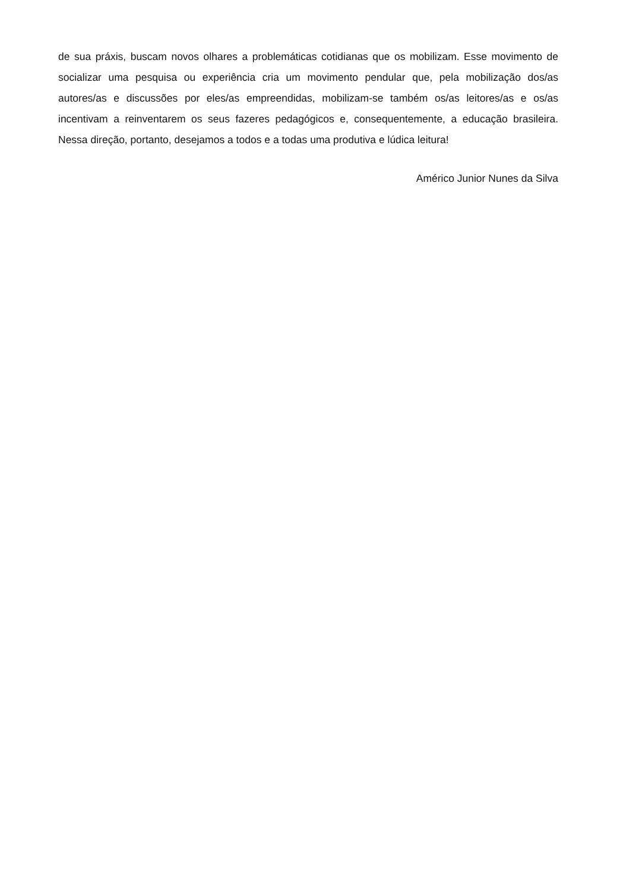de sua práxis, buscam novos olhares a problemáticas cotidianas que os mobilizam. Esse movimento de socializar uma pesquisa ou experiência cria um movimento pendular que, pela mobilização dos/as autores/as e discussões por eles/as empreendidas, mobilizam-se também os/as leitores/as e os/as incentivam a reinventarem os seus fazeres pedagógicos e, consequentemente, a educação brasileira. Nessa direção, portanto, desejamos a todos e a todas uma produtiva e lúdica leitura!
Américo Junior Nunes da Silva